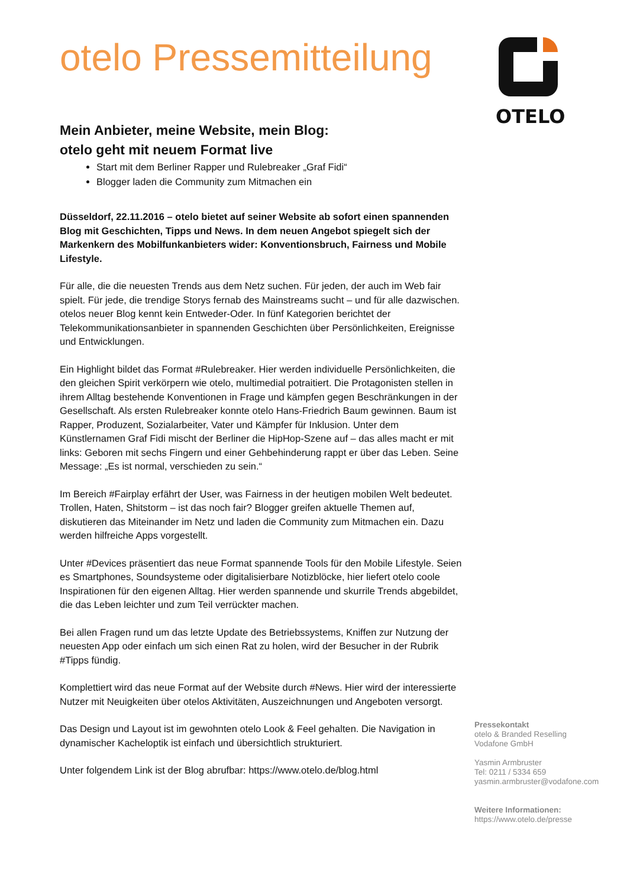otelo Pressemitteilung
Mein Anbieter, meine Website, mein Blog:
otelo geht mit neuem Format live
Start mit dem Berliner Rapper und Rulebreaker „Graf Fidi“
Blogger laden die Community zum Mitmachen ein
Düsseldorf, 22.11.2016 – otelo bietet auf seiner Website ab sofort einen spannenden Blog mit Geschichten, Tipps und News. In dem neuen Angebot spiegelt sich der Markenkern des Mobilfunkanbieters wider: Konventionsbruch, Fairness und Mobile Lifestyle.
Für alle, die die neuesten Trends aus dem Netz suchen. Für jeden, der auch im Web fair spielt. Für jede, die trendige Storys fernab des Mainstreams sucht – und für alle dazwischen. otelos neuer Blog kennt kein Entweder-Oder. In fünf Kategorien berichtet der Telekommunikationsanbieter in spannenden Geschichten über Persönlichkeiten, Ereignisse und Entwicklungen.
Ein Highlight bildet das Format #Rulebreaker. Hier werden individuelle Persönlichkeiten, die den gleichen Spirit verkörpern wie otelo, multimedial potraitiert. Die Protagonisten stellen in ihrem Alltag bestehende Konventionen in Frage und kämpfen gegen Beschränkungen in der Gesellschaft. Als ersten Rulebreaker konnte otelo Hans-Friedrich Baum gewinnen. Baum ist Rapper, Produzent, Sozialarbeiter, Vater und Kämpfer für Inklusion. Unter dem Künstlernamen Graf Fidi mischt der Berliner die HipHop-Szene auf – das alles macht er mit links: Geboren mit sechs Fingern und einer Gehbehinderung rappt er über das Leben. Seine Message: „Es ist normal, verschieden zu sein.“
Im Bereich #Fairplay erfährt der User, was Fairness in der heutigen mobilen Welt bedeutet. Trollen, Haten, Shitstorm – ist das noch fair? Blogger greifen aktuelle Themen auf, diskutieren das Miteinander im Netz und laden die Community zum Mitmachen ein. Dazu werden hilfreiche Apps vorgestellt.
Unter #Devices präsentiert das neue Format spannende Tools für den Mobile Lifestyle. Seien es Smartphones, Soundsysteme oder digitalisierbare Notizblöcke, hier liefert otelo coole Inspirationen für den eigenen Alltag. Hier werden spannende und skurrile Trends abgebildet, die das Leben leichter und zum Teil verrückter machen.
Bei allen Fragen rund um das letzte Update des Betriebssystems, Kniffen zur Nutzung der neuesten App oder einfach um sich einen Rat zu holen, wird der Besucher in der Rubrik #Tipps fündig.
Komplettiert wird das neue Format auf der Website durch #News. Hier wird der interessierte Nutzer mit Neuigkeiten über otelos Aktivitäten, Auszeichnungen und Angeboten versorgt.
Das Design und Layout ist im gewohnten otelo Look & Feel gehalten. Die Navigation in dynamischer Kacheloptik ist einfach und übersichtlich strukturiert.
Unter folgendem Link ist der Blog abrufbar: https://www.otelo.de/blog.html
OTELO
Pressekontakt
otelo & Branded Reselling
Vodafone GmbH
Yasmin Armbruster
Tel: 0211 / 5334 659
yasmin.armbruster@vodafone.com
Weitere Informationen:
https://www.otelo.de/presse